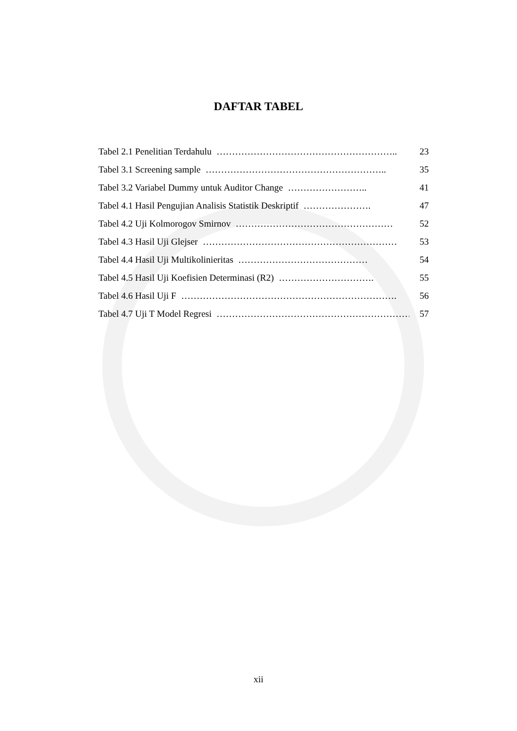DAFTAR TABEL
Tabel 2.1 Penelitian Terdahulu ………………………………………………….. 23
Tabel 3.1 Screening sample ………………………………………………….. 35
Tabel 3.2 Variabel Dummy untuk Auditor Change …………………….. 41
Tabel 4.1 Hasil Pengujian Analisis Statistik Deskriptif …………………. 47
Tabel 4.2 Uji Kolmorogov Smirnov …………………………………………… 52
Tabel 4.3 Hasil Uji Glejser ……………………………………………………… 53
Tabel 4.4 Hasil Uji Multikolinieritas …………………………………… 54
Tabel 4.5 Hasil Uji Koefisien Determinasi (R2) …………………………. 55
Tabel 4.6 Hasil Uji F ……………………………………………………………. 56
Tabel 4.7 Uji T Model Regresi ………………………………………………………. 57
xii